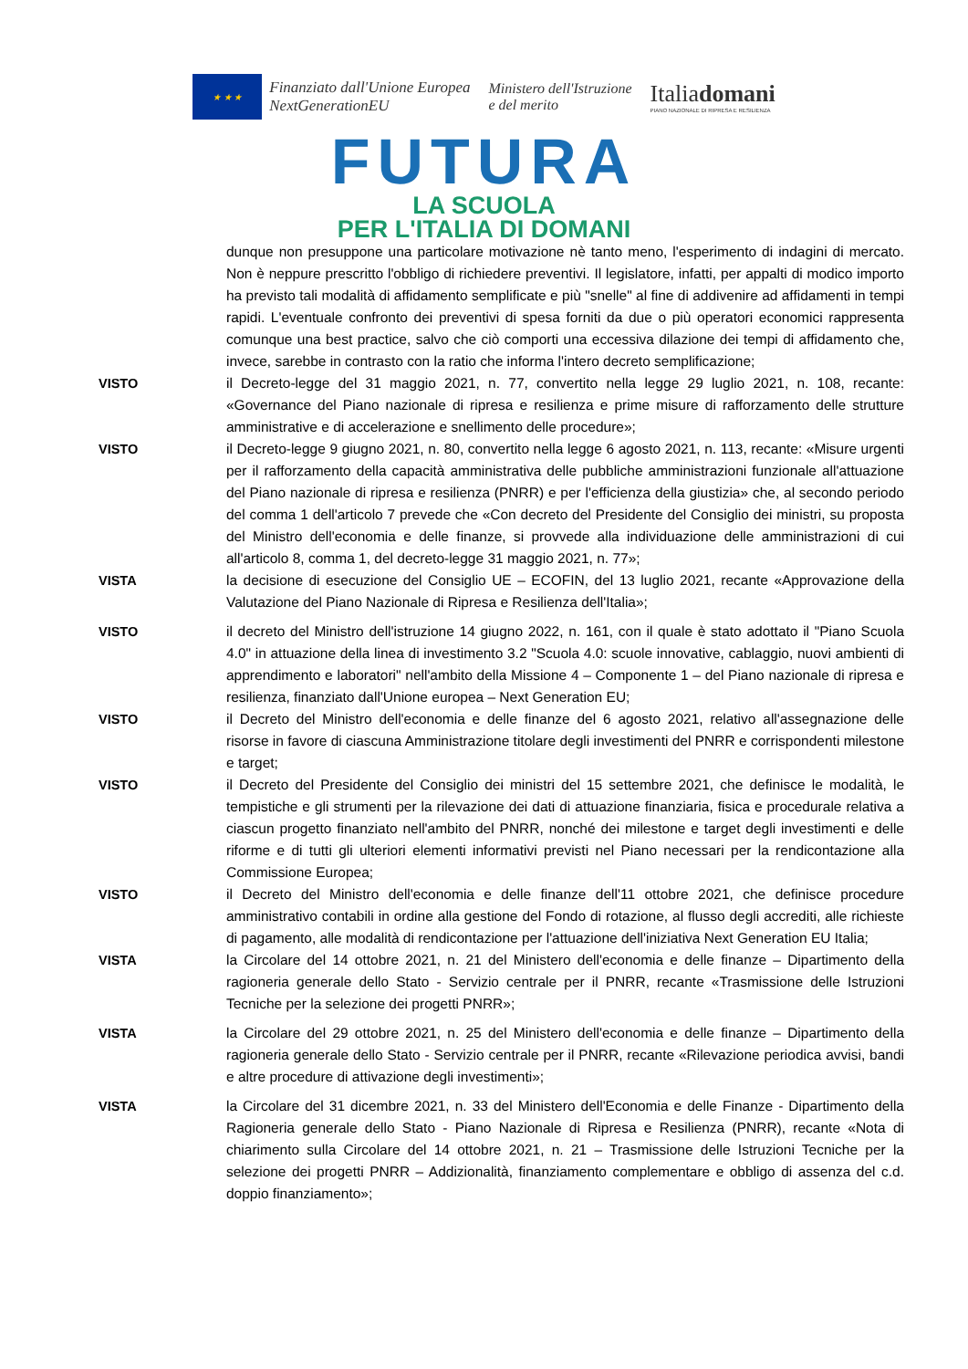★ ★ ★
Finanziato dall'Unione Europea
NextGenerationEU
Ministero dell'Istruzione
e del merito
Italiadomani
PIANO NAZIONALE DI RIPRESA E RESILIENZA
FUTURA
LA SCUOLA
PER L'ITALIA DI DOMANI
dunque non presuppone una particolare motivazione nè tanto meno, l'esperimento di indagini di mercato. Non è neppure prescritto l'obbligo di richiedere preventivi. Il legislatore, infatti, per appalti di modico importo ha previsto tali modalità di affidamento semplificate e più "snelle" al fine di addivenire ad affidamenti in tempi rapidi. L'eventuale confronto dei preventivi di spesa forniti da due o più operatori economici rappresenta comunque una best practice, salvo che ciò comporti una eccessiva dilazione dei tempi di affidamento che, invece, sarebbe in contrasto con la ratio che informa l'intero decreto semplificazione;
VISTO il Decreto-legge del 31 maggio 2021, n. 77, convertito nella legge 29 luglio 2021, n. 108, recante: «Governance del Piano nazionale di ripresa e resilienza e prime misure di rafforzamento delle strutture amministrative e di accelerazione e snellimento delle procedure»;
VISTO il Decreto-legge 9 giugno 2021, n. 80, convertito nella legge 6 agosto 2021, n. 113, recante: «Misure urgenti per il rafforzamento della capacità amministrativa delle pubbliche amministrazioni funzionale all'attuazione del Piano nazionale di ripresa e resilienza (PNRR) e per l'efficienza della giustizia» che, al secondo periodo del comma 1 dell'articolo 7 prevede che «Con decreto del Presidente del Consiglio dei ministri, su proposta del Ministro dell'economia e delle finanze, si provvede alla individuazione delle amministrazioni di cui all'articolo 8, comma 1, del decreto-legge 31 maggio 2021, n. 77»;
VISTA la decisione di esecuzione del Consiglio UE – ECOFIN, del 13 luglio 2021, recante «Approvazione della Valutazione del Piano Nazionale di Ripresa e Resilienza dell'Italia»;
VISTO il decreto del Ministro dell'istruzione 14 giugno 2022, n. 161, con il quale è stato adottato il "Piano Scuola 4.0" in attuazione della linea di investimento 3.2 "Scuola 4.0: scuole innovative, cablaggio, nuovi ambienti di apprendimento e laboratori" nell'ambito della Missione 4 – Componente 1 – del Piano nazionale di ripresa e resilienza, finanziato dall'Unione europea – Next Generation EU;
VISTO il Decreto del Ministro dell'economia e delle finanze del 6 agosto 2021, relativo all'assegnazione delle risorse in favore di ciascuna Amministrazione titolare degli investimenti del PNRR e corrispondenti milestone e target;
VISTO il Decreto del Presidente del Consiglio dei ministri del 15 settembre 2021, che definisce le modalità, le tempistiche e gli strumenti per la rilevazione dei dati di attuazione finanziaria, fisica e procedurale relativa a ciascun progetto finanziato nell'ambito del PNRR, nonché dei milestone e target degli investimenti e delle riforme e di tutti gli ulteriori elementi informativi previsti nel Piano necessari per la rendicontazione alla Commissione Europea;
VISTO il Decreto del Ministro dell'economia e delle finanze dell'11 ottobre 2021, che definisce procedure amministrativo contabili in ordine alla gestione del Fondo di rotazione, al flusso degli accrediti, alle richieste di pagamento, alle modalità di rendicontazione per l'attuazione dell'iniziativa Next Generation EU Italia;
VISTA la Circolare del 14 ottobre 2021, n. 21 del Ministero dell'economia e delle finanze – Dipartimento della ragioneria generale dello Stato - Servizio centrale per il PNRR, recante «Trasmissione delle Istruzioni Tecniche per la selezione dei progetti PNRR»;
VISTA la Circolare del 29 ottobre 2021, n. 25 del Ministero dell'economia e delle finanze – Dipartimento della ragioneria generale dello Stato - Servizio centrale per il PNRR, recante «Rilevazione periodica avvisi, bandi e altre procedure di attivazione degli investimenti»;
VISTA la Circolare del 31 dicembre 2021, n. 33 del Ministero dell'Economia e delle Finanze - Dipartimento della Ragioneria generale dello Stato - Piano Nazionale di Ripresa e Resilienza (PNRR), recante «Nota di chiarimento sulla Circolare del 14 ottobre 2021, n. 21 – Trasmissione delle Istruzioni Tecniche per la selezione dei progetti PNRR – Addizionalità, finanziamento complementare e obbligo di assenza del c.d. doppio finanziamento»;